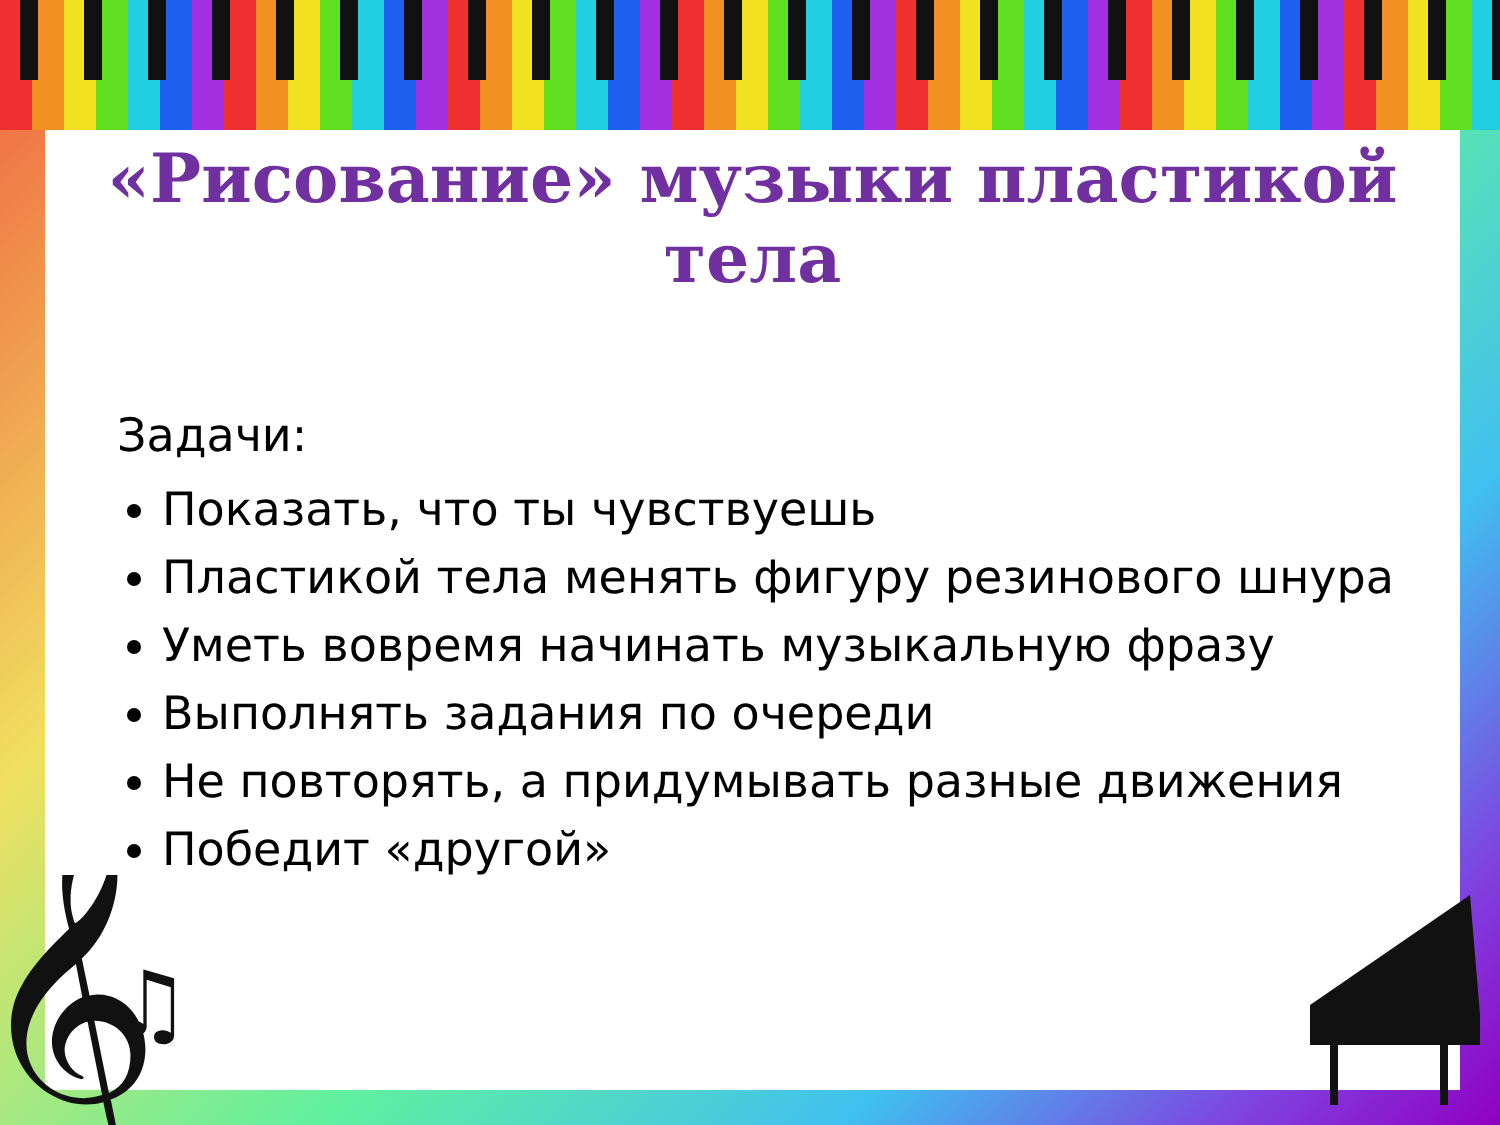«Рисование» музыки пластикой тела
Задачи:
Показать, что ты чувствуешь
Пластикой тела менять фигуру резинового шнура
Уметь вовремя начинать музыкальную фразу
Выполнять задания по очереди
Не повторять, а придумывать разные движения
Победит «другой»
𝄞
♫